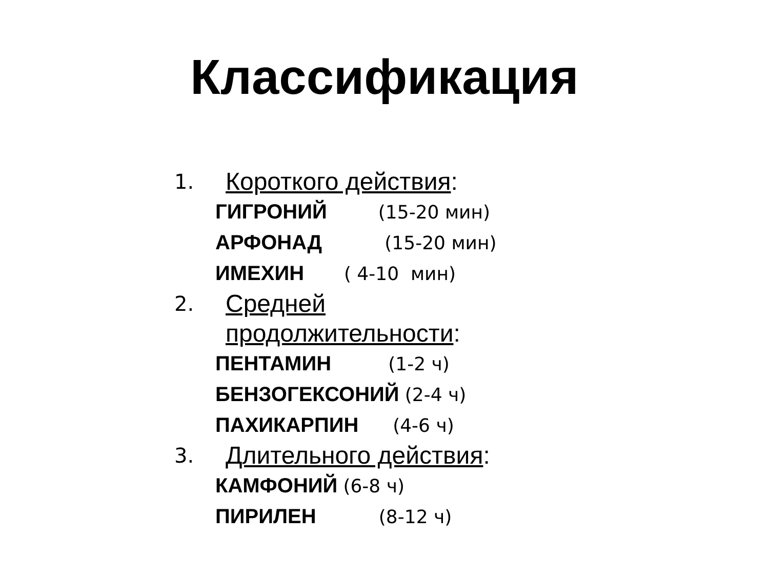Классификация
1.
Короткого действия:
ГИГРОНИЙ (15-20 мин)
АРФОНАД (15-20 мин)
ИМЕХИН ( 4-10 мин)
2.
Средней продолжительности:
ПЕНТАМИН (1-2 ч)
БЕНЗОГЕКСОНИЙ (2-4 ч)
ПАХИКАРПИН (4-6 ч)
3.
Длительного действия:
КАМФОНИЙ (6-8 ч)
ПИРИЛЕН (8-12 ч)